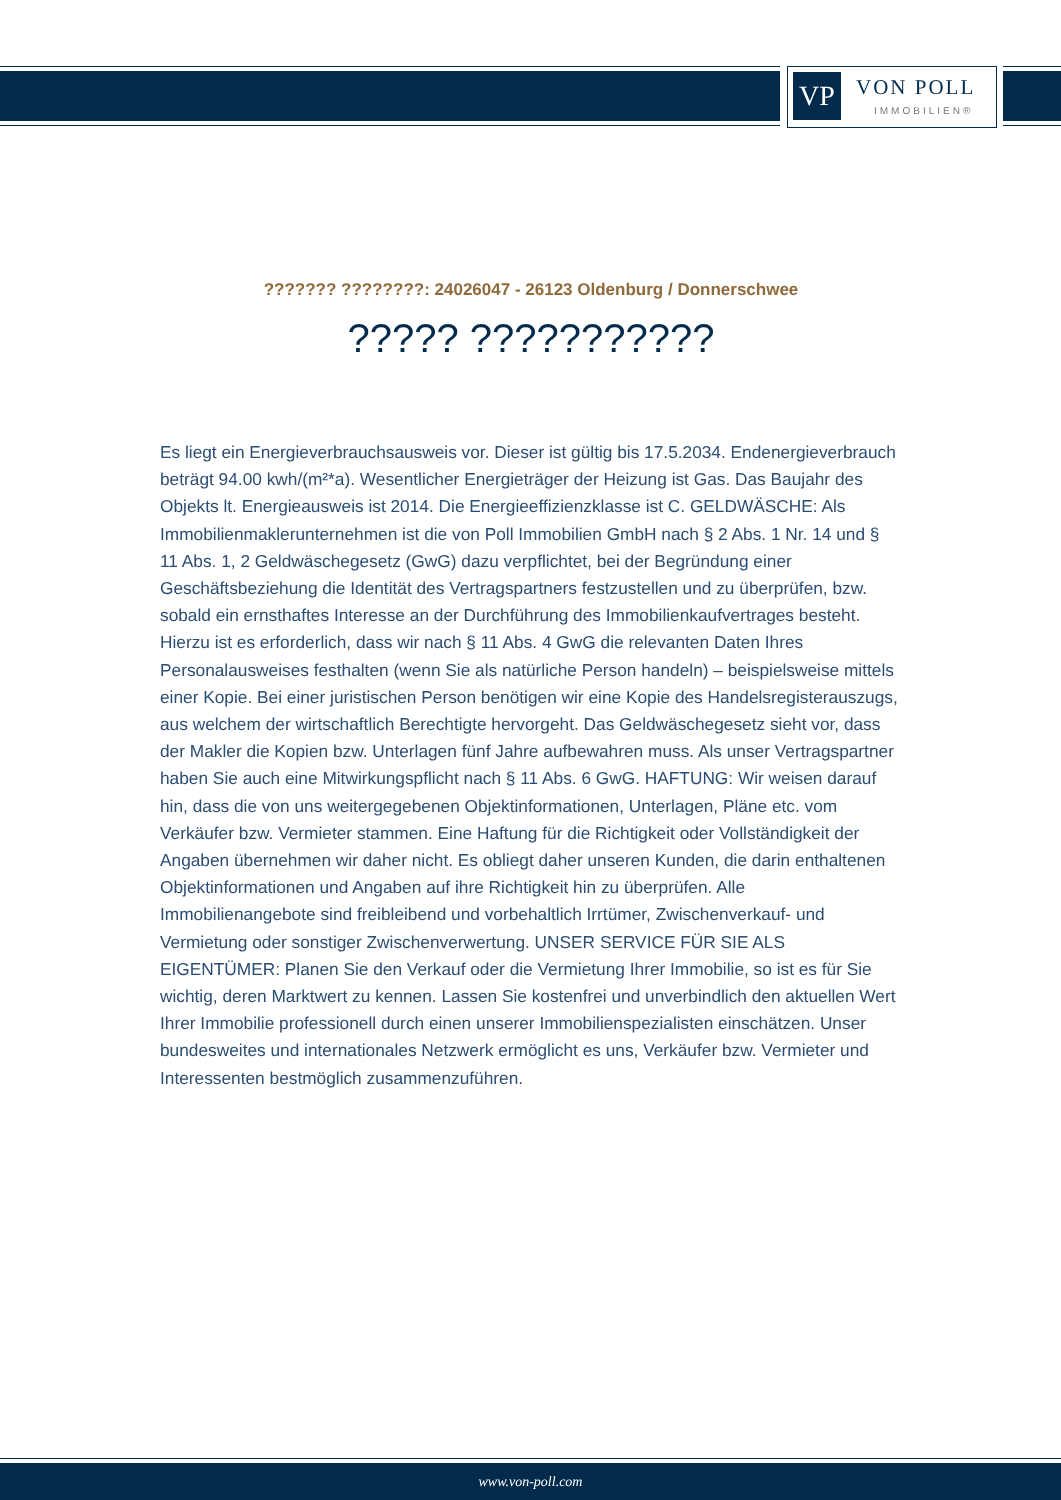VP VON POLL
IMMOBILIEN®
??????? ????????: 24026047 - 26123 Oldenburg / Donnerschwee
????? ???????????
Es liegt ein Energieverbrauchsausweis vor. Dieser ist gültig bis 17.5.2034. Endenergieverbrauch beträgt 94.00 kwh/(m²*a). Wesentlicher Energieträger der Heizung ist Gas. Das Baujahr des Objekts lt. Energieausweis ist 2014. Die Energieeffizienzklasse ist C. GELDWÄSCHE: Als Immobilienmaklerunternehmen ist die von Poll Immobilien GmbH nach § 2 Abs. 1 Nr. 14 und § 11 Abs. 1, 2 Geldwäschegesetz (GwG) dazu verpflichtet, bei der Begründung einer Geschäftsbeziehung die Identität des Vertragspartners festzustellen und zu überprüfen, bzw. sobald ein ernsthaftes Interesse an der Durchführung des Immobilienkaufvertrages besteht. Hierzu ist es erforderlich, dass wir nach § 11 Abs. 4 GwG die relevanten Daten Ihres Personalausweises festhalten (wenn Sie als natürliche Person handeln) – beispielsweise mittels einer Kopie. Bei einer juristischen Person benötigen wir eine Kopie des Handelsregisterauszugs, aus welchem der wirtschaftlich Berechtigte hervorgeht. Das Geldwäschegesetz sieht vor, dass der Makler die Kopien bzw. Unterlagen fünf Jahre aufbewahren muss. Als unser Vertragspartner haben Sie auch eine Mitwirkungspflicht nach § 11 Abs. 6 GwG. HAFTUNG: Wir weisen darauf hin, dass die von uns weitergegebenen Objektinformationen, Unterlagen, Pläne etc. vom Verkäufer bzw. Vermieter stammen. Eine Haftung für die Richtigkeit oder Vollständigkeit der Angaben übernehmen wir daher nicht. Es obliegt daher unseren Kunden, die darin enthaltenen Objektinformationen und Angaben auf ihre Richtigkeit hin zu überprüfen. Alle Immobilienangebote sind freibleibend und vorbehaltlich Irrtümer, Zwischenverkauf- und Vermietung oder sonstiger Zwischenverwertung. UNSER SERVICE FÜR SIE ALS EIGENTÜMER: Planen Sie den Verkauf oder die Vermietung Ihrer Immobilie, so ist es für Sie wichtig, deren Marktwert zu kennen. Lassen Sie kostenfrei und unverbindlich den aktuellen Wert Ihrer Immobilie professionell durch einen unserer Immobilienspezialisten einschätzen. Unser bundesweites und internationales Netzwerk ermöglicht es uns, Verkäufer bzw. Vermieter und Interessenten bestmöglich zusammenzuführen.
www.von-poll.com